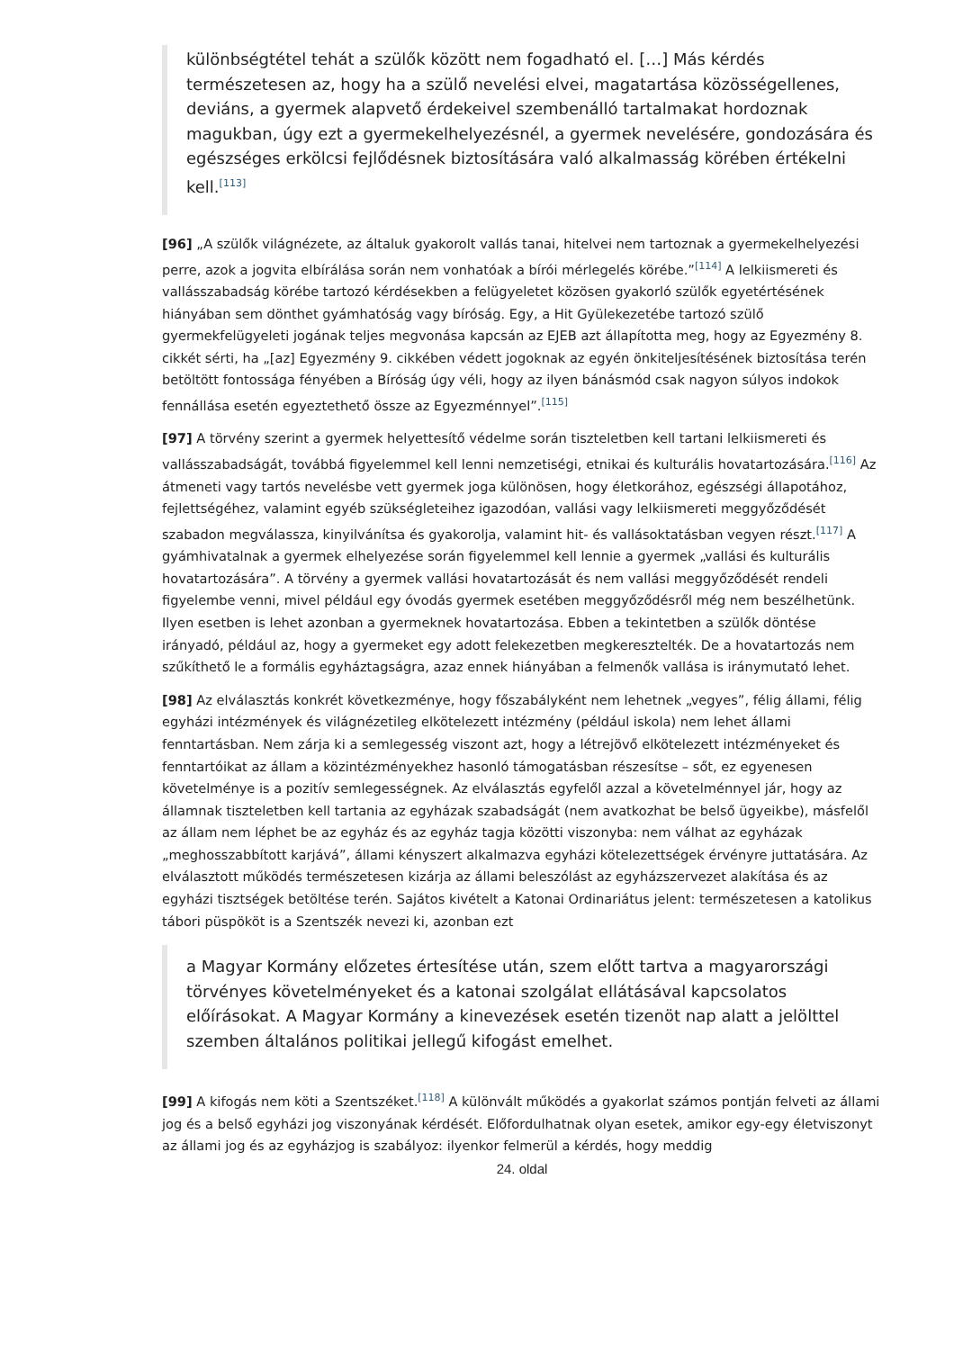különbségtétel tehát a szülők között nem fogadható el. […] Más kérdés természetesen az, hogy ha a szülő nevelési elvei, magatartása közösségellenes, deviáns, a gyermek alapvető érdekeivel szembenálló tartalmakat hordoznak magukban, úgy ezt a gyermekelhelyezésnél, a gyermek nevelésére, gondozására és egészséges erkölcsi fejlődésnek biztosítására való alkalmasság körében értékelni kell.<sup>[113]</sup>
[96] „A szülők világnézete, az általuk gyakorolt vallás tanai, hitelvei nem tartoznak a gyermekelhelyezési perre, azok a jogvita elbírálása során nem vonhatóak a bírói mérlegelés körébe.”<sup>[114]</sup> A lelkiismereti és vallásszabadság körébe tartozó kérdésekben a felügyeletet közösen gyakorló szülők egyetértésének hiányában sem dönthet gyámhatóság vagy bíróság. Egy, a Hit Gyülekezetébe tartozó szülő gyermekfelügyeleti jogának teljes megvonása kapcsán az EJEB azt állapította meg, hogy az Egyezmény 8. cikkét sérti, ha „[az] Egyezmény 9. cikkében védett jogoknak az egyén önkiteljesítésének biztosítása terén betöltött fontossága fényében a Bíróság úgy véli, hogy az ilyen bánásmód csak nagyon súlyos indokok fennállása esetén egyeztethető össze az Egyezménnyel”.<sup>[115]</sup>
[97] A törvény szerint a gyermek helyettesítő védelme során tiszteletben kell tartani lelkiismereti és vallásszabadságát, továbbá figyelemmel kell lenni nemzetiségi, etnikai és kulturális hovatartozására.<sup>[116]</sup> Az átmeneti vagy tartós nevelésbe vett gyermek joga különösen, hogy életkorához, egészségi állapotához, fejlettségéhez, valamint egyéb szükségleteihez igazodóan, vallási vagy lelkiismereti meggyőződését szabadon megválassza, kinyilvánítsa és gyakorolja, valamint hit- és vallásoktatásban vegyen részt.<sup>[117]</sup> A gyámhivatalnak a gyermek elhelyezése során figyelemmel kell lennie a gyermek „vallási és kulturális hovatartozására”. A törvény a gyermek vallási hovatartozását és nem vallási meggyőződését rendeli figyelembe venni, mivel például egy óvodás gyermek esetében meggyőződésről még nem beszélhetünk. Ilyen esetben is lehet azonban a gyermeknek hovatartozása. Ebben a tekintetben a szülők döntése irányadó, például az, hogy a gyermeket egy adott felekezetben megkeresztelték. De a hovatartozás nem szűkíthető le a formális egyháztagságra, azaz ennek hiányában a felmenők vallása is iránymutató lehet.
[98] Az elválasztás konkrét következménye, hogy főszabályként nem lehetnek „vegyes”, félig állami, félig egyházi intézmények és világnézetileg elkötelezett intézmény (például iskola) nem lehet állami fenntartásban. Nem zárja ki a semlegesség viszont azt, hogy a létrejövő elkötelezett intézményeket és fenntartóikat az állam a közintézményekhez hasonló támogatásban részesítse – sőt, ez egyenesen követelménye is a pozitív semlegességnek. Az elválasztás egyfelől azzal a követelménnyel jár, hogy az államnak tiszteletben kell tartania az egyházak szabadságát (nem avatkozhat be belső ügyeikbe), másfelől az állam nem léphet be az egyház és az egyház tagja közötti viszonyba: nem válhat az egyházak „meghosszabbított karjává”, állami kényszert alkalmazva egyházi kötelezettségek érvényre juttatására. Az elválasztott működés természetesen kizárja az állami beleszólást az egyházszervezet alakítása és az egyházi tisztségek betöltése terén. Sajátos kivételt a Katonai Ordinariátus jelent: természetesen a katolikus tábori püspököt is a Szentszék nevezi ki, azonban ezt
a Magyar Kormány előzetes értesítése után, szem előtt tartva a magyarországi törvényes követelményeket és a katonai szolgálat ellátásával kapcsolatos előírásokat. A Magyar Kormány a kinevezések esetén tizenöt nap alatt a jelölttel szemben általános politikai jellegű kifogást emelhet.
[99] A kifogás nem köti a Szentszéket.<sup>[118]</sup> A különvált működés a gyakorlat számos pontján felveti az állami jog és a belső egyházi jog viszonyának kérdését. Előfordulhatnak olyan esetek, amikor egy-egy életviszonyt az állami jog és az egyházjog is szabályoz: ilyenkor felmerül a kérdés, hogy meddig
24. oldal